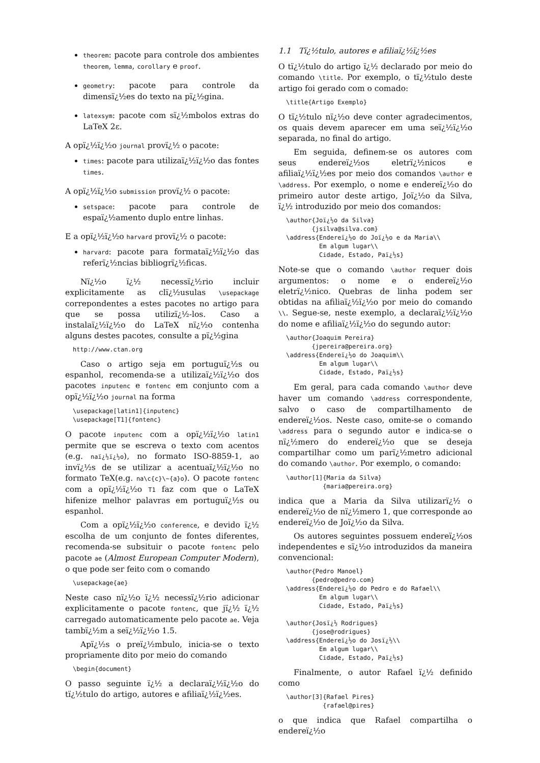theorem: pacote para controle dos ambientes theorem, lemma, corollary e proof.
geometry: pacote para controle da dimensï¿½es do texto na pï¿½gina.
latexsym: pacote com sï¿½mbolos extras do LaTeX 2ε.
A opï¿½ï¿½o journal provï¿½ o pacote:
times: pacote para utilizaï¿½ï¿½o das fontes times.
A opï¿½ï¿½o submission provï¿½ o pacote:
setspace: pacote para controle de espaï¿½amento duplo entre linhas.
E a opï¿½ï¿½o harvard provï¿½ o pacote:
harvard: pacote para formataï¿½ï¿½o das referï¿½ncias bibliogrï¿½ficas.
Nï¿½o ï¿½ necessï¿½rio incluir explicitamente as clï¿½usulas \usepackage correpondentes a estes pacotes no artigo para que se possa utilizï¿½-los. Caso a instalaï¿½ï¿½o do LaTeX nï¿½o contenha alguns destes pacotes, consulte a pï¿½gina
http://www.ctan.org
Caso o artigo seja em portuguï¿½s ou espanhol, recomenda-se a utilizaï¿½ï¿½o dos pacotes inputenc e fontenc em conjunto com a opï¿½ï¿½o journal na forma
\usepackage[latin1]{inputenc}
\usepackage[T1]{fontenc}
O pacote inputenc com a opï¿½ï¿½o latin1 permite que se escreva o texto com acentos (e.g. naï¿½ï¿½o), no formato ISO-8859-1, ao invï¿½s de se utilizar a acentuaï¿½ï¿½o no formato TeX(e.g. na\c{c}\~{a}o). O pacote fontenc com a opï¿½ï¿½o T1 faz com que o LaTeX hifenize melhor palavras em portuguï¿½s ou espanhol.
Com a opï¿½ï¿½o conference, e devido ï¿½ escolha de um conjunto de fontes diferentes, recomenda-se subsituir o pacote fontenc pelo pacote ae (Almost European Computer Modern), o que pode ser feito com o comando
\usepackage{ae}
Neste caso nï¿½o ï¿½ necessï¿½rio adicionar explicitamente o pacote fontenc, que jï¿½ ï¿½ carregado automaticamente pelo pacote ae. Veja tambï¿½m a seï¿½ï¿½o 1.5.
Apï¿½s o preï¿½mbulo, inicia-se o texto propriamente dito por meio do comando
\begin{document}
O passo seguinte ï¿½ a declaraï¿½ï¿½o do tï¿½tulo do artigo, autores e afiliaï¿½ï¿½es.
1.1 Tï¿½tulo, autores e afiliaï¿½ï¿½es
O tï¿½tulo do artigo ï¿½ declarado por meio do comando \title. Por exemplo, o tï¿½tulo deste artigo foi gerado com o comado:
\title{Artigo Exemplo}
O tï¿½tulo nï¿½o deve conter agradecimentos, os quais devem aparecer em uma seï¿½ï¿½o separada, no final do artigo.
Em seguida, definem-se os autores com seus endereï¿½os eletrï¿½nicos e afiliaï¿½ï¿½es por meio dos comandos \author e \address. Por exemplo, o nome e endereï¿½o do primeiro autor deste artigo, Joï¿½o da Silva, ï¿½ introduzido por meio dos comandos:
\author{Joï¿½o da Silva}
       {jsilva@silva.com}
\address{Endereï¿½o do Joï¿½o e da Maria\\
         Em algum lugar\\
         Cidade, Estado, Paï¿½s}
Note-se que o comando \author requer dois argumentos: o nome e o endereï¿½o eletrï¿½nico. Quebras de linha podem ser obtidas na afiliaï¿½ï¿½o por meio do comando \\. Segue-se, neste exemplo, a declaraï¿½ï¿½o do nome e afiliaï¿½ï¿½o do segundo autor:
\author{Joaquim Pereira}
       {jpereira@pereira.org}
\address{Endereï¿½o do Joaquim\\
         Em algum lugar\\
         Cidade, Estado, Paï¿½s}
Em geral, para cada comando \author deve haver um comando \address correspondente, salvo o caso de compartilhamento de endereï¿½os. Neste caso, omite-se o comando \address para o segundo autor e indica-se o nï¿½mero do endereï¿½o que se deseja compartilhar como um parï¿½metro adicional do comando \author. Por exemplo, o comando:
\author[1]{Maria da Silva}
          {maria@pereira.org}
indica que a Maria da Silva utilizarï¿½ o endereï¿½o de nï¿½mero 1, que corresponde ao endereï¿½o de Joï¿½o da Silva.
Os autores seguintes possuem endereï¿½os independentes e sï¿½o introduzidos da maneira convencional:
\author{Pedro Manoel}
       {pedro@pedro.com}
\address{Endereï¿½o do Pedro e do Rafael\\
         Em algum lugar\\
         Cidade, Estado, Paï¿½s}

\author{Josï¿½ Rodrigues}
       {jose@rodrigues}
\address{Endereï¿½o do Josï¿½\\
         Em algum lugar\\
         Cidade, Estado, Paï¿½s}
Finalmente, o autor Rafael ï¿½ definido como
\author[3]{Rafael Pires}
          {rafael@pires}
o que indica que Rafael compartilha o endereï¿½o